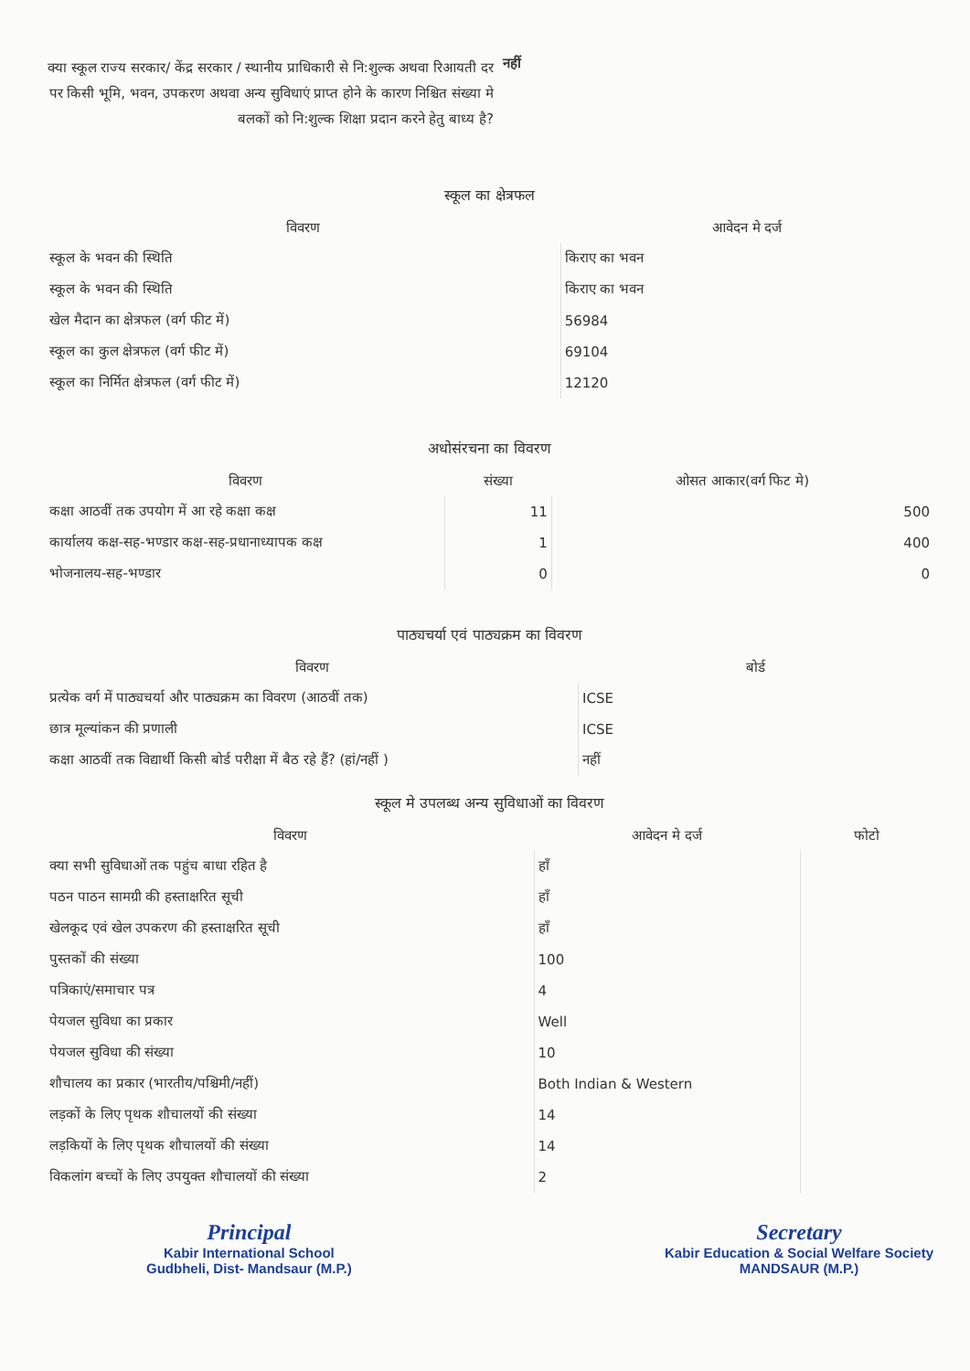क्या स्कूल राज्य सरकार/ केंद्र सरकार / स्थानीय प्राधिकारी से नि:शुल्क अथवा रिआयती दर पर किसी भूमि, भवन, उपकरण अथवा अन्य सुविधाएं प्राप्त होने के कारण निश्चित संख्या मे बलकों को नि:शुल्क शिक्षा प्रदान करने हेतु बाध्य है?
नहीं
स्कूल का क्षेत्रफल
| विवरण | आवेदन मे दर्ज |
| --- | --- |
| स्कूल के भवन की स्थिति | किराए का भवन |
| स्कूल के भवन की स्थिति | किराए का भवन |
| खेल मैदान का क्षेत्रफल (वर्ग फीट में) | 56984 |
| स्कूल का कुल क्षेत्रफल (वर्ग फीट में) | 69104 |
| स्कूल का निर्मित क्षेत्रफल (वर्ग फीट में) | 12120 |
अधोसंरचना का विवरण
| विवरण | संख्या | ओसत आकार(वर्ग फिट मे) |
| --- | --- | --- |
| कक्षा आठवीं तक उपयोग में आ रहे कक्षा कक्ष | 11 | 500 |
| कार्यालय कक्ष-सह-भण्डार कक्ष-सह-प्रधानाध्यापक कक्ष | 1 | 400 |
| भोजनालय-सह-भण्डार | 0 | 0 |
पाठ्यचर्या एवं पाठ्यक्रम का विवरण
| विवरण | बोर्ड |
| --- | --- |
| प्रत्येक वर्ग में पाठ्यचर्या और पाठ्यक्रम का विवरण (आठवीं तक) | ICSE |
| छात्र मूल्यांकन की प्रणाली | ICSE |
| कक्षा आठवीं तक विद्यार्थी किसी बोर्ड परीक्षा में बैठ रहे हैं? (हां/नहीं ) | नहीं |
स्कूल मे उपलब्ध अन्य सुविधाओं का विवरण
| विवरण | आवेदन मे दर्ज | फोटो |
| --- | --- | --- |
| क्या सभी सुविधाओं तक पहुंच बाधा रहित है | हाँ | |
| पठन पाठन सामग्री की हस्ताक्षरित सूची | हाँ | |
| खेलकूद एवं खेल उपकरण की हस्ताक्षरित सूची | हाँ | |
| पुस्तकों की संख्या | 100 | |
| पत्रिकाएं/समाचार पत्र | 4 | |
| पेयजल सुविधा का प्रकार | Well | |
| पेयजल सुविधा की संख्या | 10 | |
| शौचालय का प्रकार (भारतीय/पश्चिमी/नहीं) | Both Indian & Western | |
| लड़कों के लिए पृथक शौचालयों की संख्या | 14 | |
| लड़कियों के लिए पृथक शौचालयों की संख्या | 14 | |
| विकलांग बच्चों के लिए उपयुक्त शौचालयों की संख्या | 2 | |
Principal
Kabir International School
Gudbheli, Dist- Mandsaur (M.P.)
Secretary
Kabir Education & Social Welfare Society
MANDSAUR (M.P.)